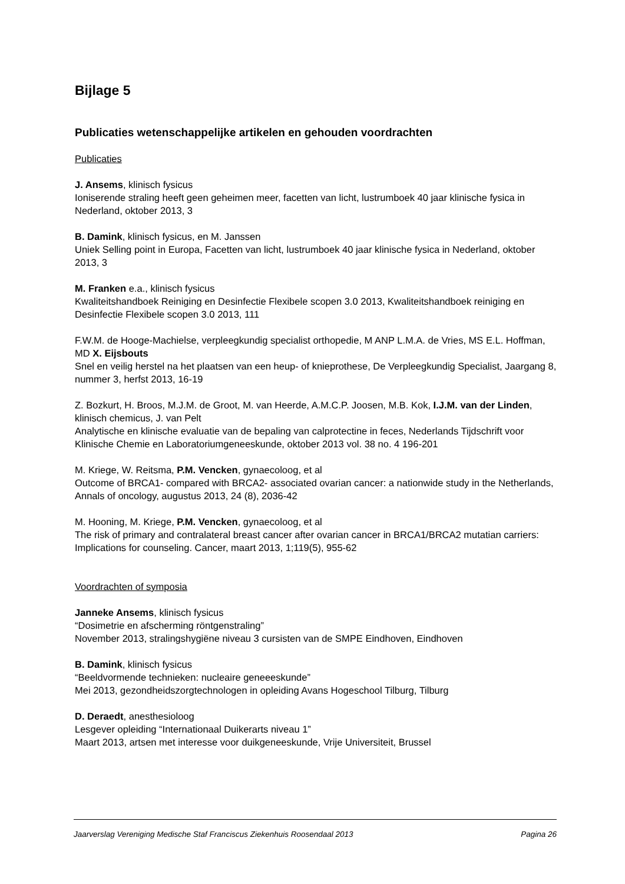Bijlage 5
Publicaties wetenschappelijke artikelen en gehouden voordrachten
Publicaties
J. Ansems, klinisch fysicus
Ioniserende straling heeft geen geheimen meer, facetten van licht, lustrumboek 40 jaar klinische fysica in Nederland, oktober 2013, 3
B. Damink, klinisch fysicus, en M. Janssen
Uniek Selling point in Europa, Facetten van licht, lustrumboek 40 jaar klinische fysica in Nederland, oktober 2013, 3
M. Franken e.a., klinisch fysicus
Kwaliteitshandboek Reiniging en Desinfectie Flexibele scopen 3.0 2013, Kwaliteitshandboek reiniging en Desinfectie Flexibele scopen 3.0 2013, 111
F.W.M. de Hooge-Machielse, verpleegkundig specialist orthopedie, M ANP L.M.A. de Vries, MS E.L. Hoffman, MD X. Eijsbouts
Snel en veilig herstel na het plaatsen van een heup- of knieprothese, De Verpleegkundig Specialist, Jaargang 8, nummer 3, herfst 2013, 16-19
Z. Bozkurt, H. Broos, M.J.M. de Groot, M. van Heerde, A.M.C.P. Joosen, M.B. Kok, I.J.M. van der Linden, klinisch chemicus, J. van Pelt
Analytische en klinische evaluatie van de bepaling van calprotectine in feces, Nederlands Tijdschrift voor Klinische Chemie en Laboratoriumgeneeskunde, oktober 2013 vol. 38 no. 4 196-201
M. Kriege, W. Reitsma, P.M. Vencken, gynaecoloog, et al
Outcome of BRCA1- compared with BRCA2- associated ovarian cancer: a nationwide study in the Netherlands, Annals of oncology, augustus 2013, 24 (8), 2036-42
M. Hooning, M. Kriege, P.M. Vencken, gynaecoloog, et al
The risk of primary and contralateral breast cancer after ovarian cancer in BRCA1/BRCA2 mutatian carriers: Implications for counseling. Cancer, maart 2013, 1;119(5), 955-62
Voordrachten of symposia
Janneke Ansems, klinisch fysicus
“Dosimetrie en afscherming röntgenstraling”
November 2013, stralingshygiëne niveau 3 cursisten van de SMPE Eindhoven, Eindhoven
B. Damink, klinisch fysicus
“Beeldvormende technieken: nucleaire geneeeskunde”
Mei 2013, gezondheidszorgtechnologen in opleiding Avans Hogeschool Tilburg, Tilburg
D. Deraedt, anesthesioloog
Lesgever opleiding “Internationaal Duikerarts niveau 1”
Maart 2013, artsen met interesse voor duikgeneeskunde, Vrije Universiteit, Brussel
Jaarverslag Vereniging Medische Staf Franciscus Ziekenhuis Roosendaal 2013 Pagina 26